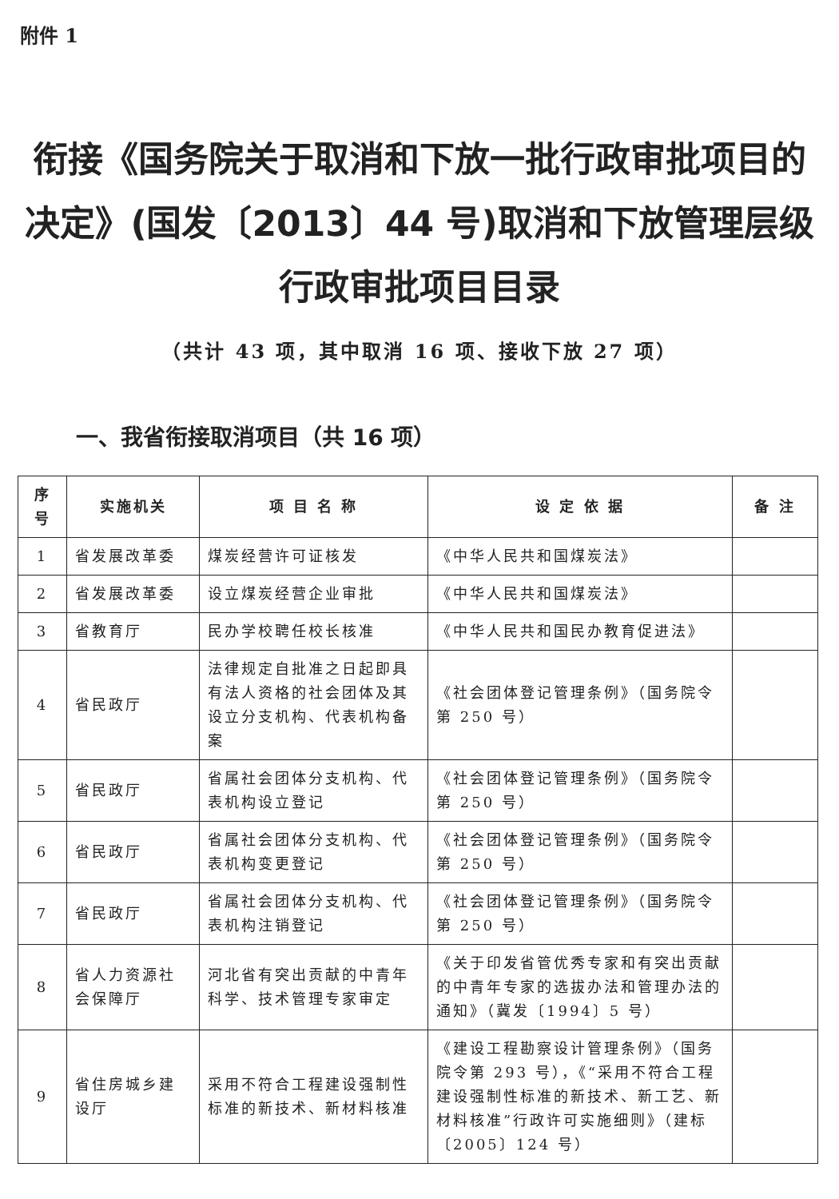附件 1
衔接《国务院关于取消和下放一批行政审批项目的决定》(国发〔2013〕44 号)取消和下放管理层级行政审批项目目录
（共计 43 项，其中取消 16 项、接收下放 27 项）
一、我省衔接取消项目（共 16 项）
| 序号 | 实施机关 | 项 目 名 称 | 设 定 依 据 | 备 注 |
| --- | --- | --- | --- | --- |
| 1 | 省发展改革委 | 煤炭经营许可证核发 | 《中华人民共和国煤炭法》 | |
| 2 | 省发展改革委 | 设立煤炭经营企业审批 | 《中华人民共和国煤炭法》 | |
| 3 | 省教育厅 | 民办学校聘任校长核准 | 《中华人民共和国民办教育促进法》 | |
| 4 | 省民政厅 | 法律规定自批准之日起即具有法人资格的社会团体及其设立分支机构、代表机构备案 | 《社会团体登记管理条例》（国务院令第 250 号） | |
| 5 | 省民政厅 | 省属社会团体分支机构、代表机构设立登记 | 《社会团体登记管理条例》（国务院令第 250 号） | |
| 6 | 省民政厅 | 省属社会团体分支机构、代表机构变更登记 | 《社会团体登记管理条例》（国务院令第 250 号） | |
| 7 | 省民政厅 | 省属社会团体分支机构、代表机构注销登记 | 《社会团体登记管理条例》（国务院令第 250 号） | |
| 8 | 省人力资源社会保障厅 | 河北省有突出贡献的中青年科学、技术管理专家审定 | 《关于印发省管优秀专家和有突出贡献的中青年专家的选拔办法和管理办法的通知》（冀发〔1994〕5 号） | |
| 9 | 省住房城乡建设厅 | 采用不符合工程建设强制性标准的新技术、新材料核准 | 《建设工程勘察设计管理条例》（国务院令第 293 号），《“采用不符合工程建设强制性标准的新技术、新工艺、新材料核准”行政许可实施细则》（建标〔2005〕124 号） | |